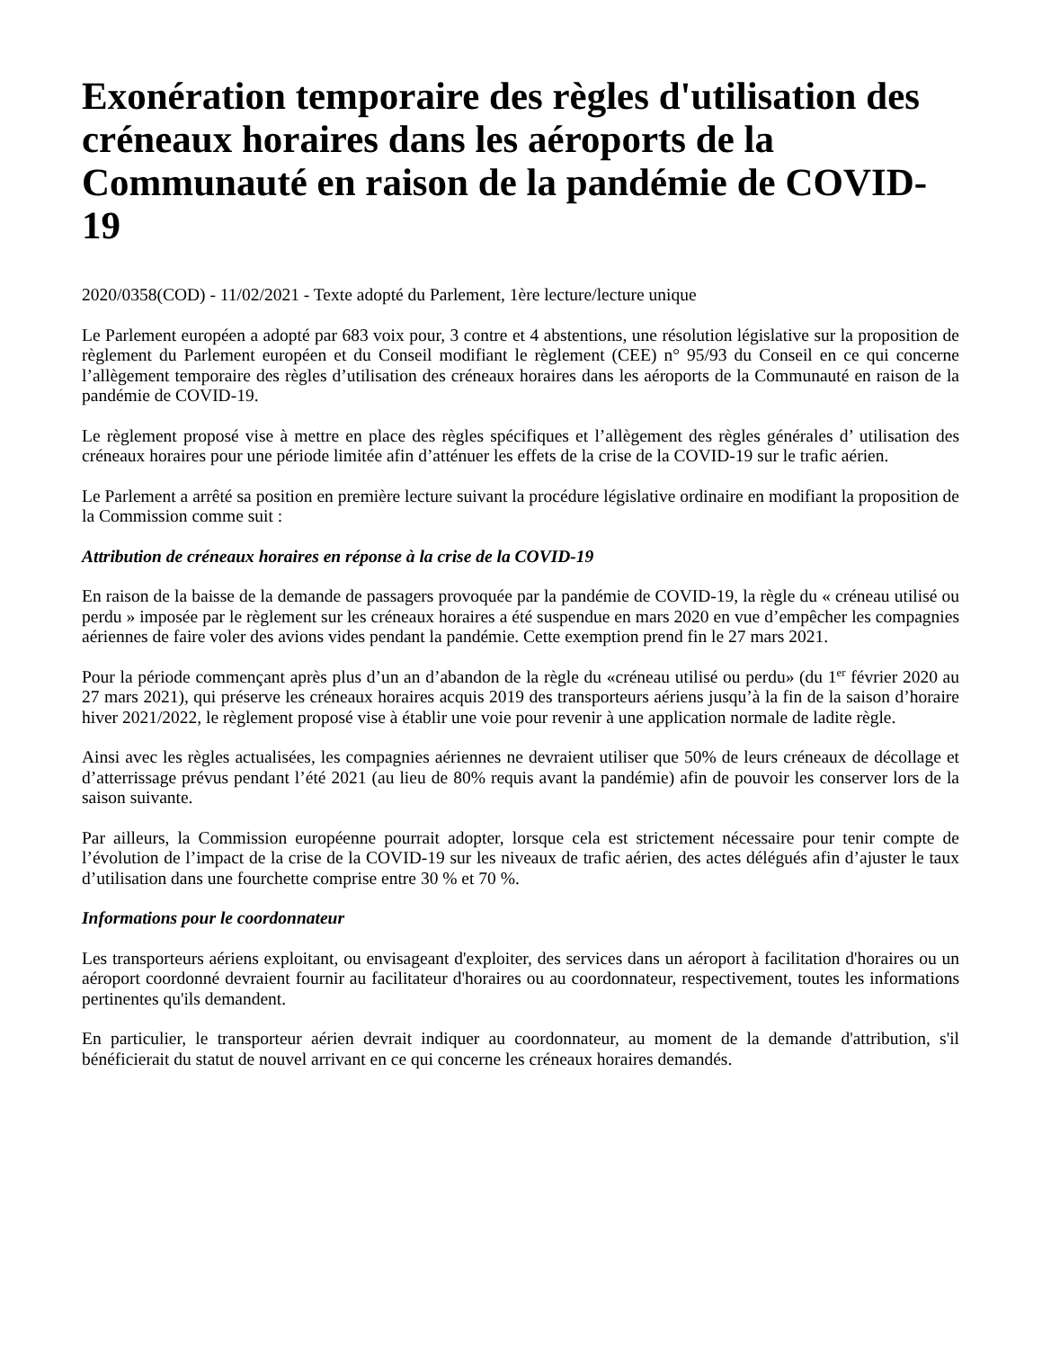Exonération temporaire des règles d'utilisation des créneaux horaires dans les aéroports de la Communauté en raison de la pandémie de COVID-19
2020/0358(COD) - 11/02/2021 - Texte adopté du Parlement, 1ère lecture/lecture unique
Le Parlement européen a adopté par 683 voix pour, 3 contre et 4 abstentions, une résolution législative sur la proposition de règlement du Parlement européen et du Conseil modifiant le règlement (CEE) n° 95/93 du Conseil en ce qui concerne l’allègement temporaire des règles d’utilisation des créneaux horaires dans les aéroports de la Communauté en raison de la pandémie de COVID-19.
Le règlement proposé vise à mettre en place des règles spécifiques et l’allègement des règles générales d’ utilisation des créneaux horaires pour une période limitée afin d’atténuer les effets de la crise de la COVID-19 sur le trafic aérien.
Le Parlement a arrêté sa position en première lecture suivant la procédure législative ordinaire en modifiant la proposition de la Commission comme suit :
Attribution de créneaux horaires en réponse à la crise de la COVID-19
En raison de la baisse de la demande de passagers provoquée par la pandémie de COVID-19, la règle du « créneau utilisé ou perdu » imposée par le règlement sur les créneaux horaires a été suspendue en mars 2020 en vue d’empêcher les compagnies aériennes de faire voler des avions vides pendant la pandémie. Cette exemption prend fin le 27 mars 2021.
Pour la période commençant après plus d’un an d’abandon de la règle du «créneau utilisé ou perdu» (du 1<sup>er</sup> février 2020 au 27 mars 2021), qui préserve les créneaux horaires acquis 2019 des transporteurs aériens jusqu’à la fin de la saison d’horaire hiver 2021/2022, le règlement proposé vise à établir une voie pour revenir à une application normale de ladite règle.
Ainsi avec les règles actualisées, les compagnies aériennes ne devraient utiliser que 50% de leurs créneaux de décollage et d’atterrissage prévus pendant l’été 2021 (au lieu de 80% requis avant la pandémie) afin de pouvoir les conserver lors de la saison suivante.
Par ailleurs, la Commission européenne pourrait adopter, lorsque cela est strictement nécessaire pour tenir compte de l’évolution de l’impact de la crise de la COVID-19 sur les niveaux de trafic aérien, des actes délégués afin d’ajuster le taux d’utilisation dans une fourchette comprise entre 30 % et 70 %.
Informations pour le coordonnateur
Les transporteurs aériens exploitant, ou envisageant d'exploiter, des services dans un aéroport à facilitation d'horaires ou un aéroport coordonné devraient fournir au facilitateur d'horaires ou au coordonnateur, respectivement, toutes les informations pertinentes qu'ils demandent.
En particulier, le transporteur aérien devrait indiquer au coordonnateur, au moment de la demande d'attribution, s'il bénéficierait du statut de nouvel arrivant en ce qui concerne les créneaux horaires demandés.